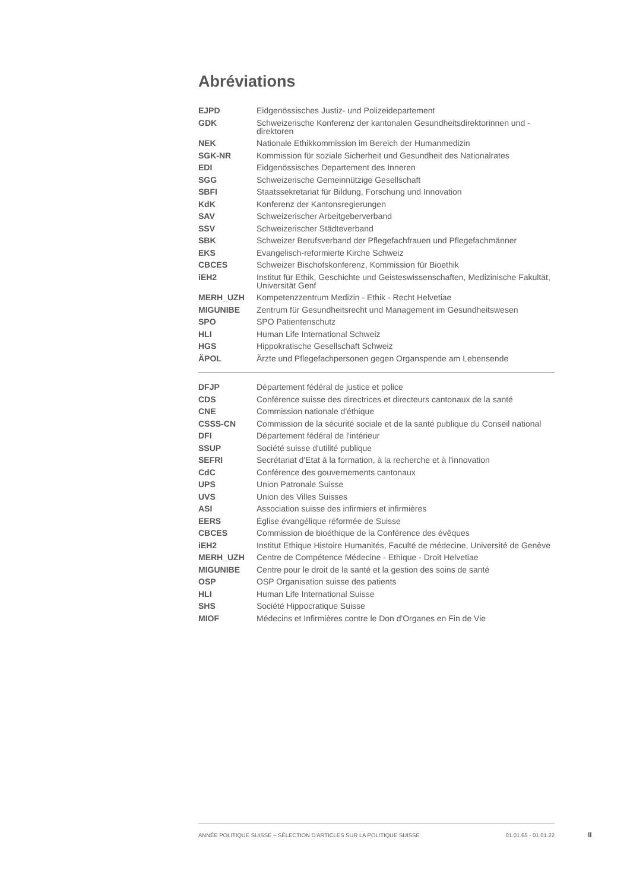Abréviations
| EJPD | Eidgenössisches Justiz- und Polizeidepartement |
| GDK | Schweizerische Konferenz der kantonalen Gesundheitsdirektorinnen und -direktoren |
| NEK | Nationale Ethikkommission im Bereich der Humanmedizin |
| SGK-NR | Kommission für soziale Sicherheit und Gesundheit des Nationalrates |
| EDI | Eidgenössisches Departement des Inneren |
| SGG | Schweizerische Gemeinnützige Gesellschaft |
| SBFI | Staatssekretariat für Bildung, Forschung und Innovation |
| KdK | Konferenz der Kantonsregierungen |
| SAV | Schweizerischer Arbeitgeberverband |
| SSV | Schweizerischer Städteverband |
| SBK | Schweizer Berufsverband der Pflegefachfrauen und Pflegefachmänner |
| EKS | Evangelisch-reformierte Kirche Schweiz |
| CBCES | Schweizer Bischofskonferenz, Kommission für Bioethik |
| iEH2 | Institut für Ethik, Geschichte und Geisteswissenschaften, Medizinische Fakultät, Universität Genf |
| MERH_UZH | Kompetenzzentrum Medizin - Ethik - Recht Helvetiae |
| MIGUNIBE | Zentrum für Gesundheitsrecht und Management im Gesundheitswesen |
| SPO | SPO Patientenschutz |
| HLI | Human Life International Schweiz |
| HGS | Hippokratische Gesellschaft Schweiz |
| ÄPOL | Ärzte und Pflegefachpersonen gegen Organspende am Lebensende |
| DFJP | Département fédéral de justice et police |
| CDS | Conférence suisse des directrices et directeurs cantonaux de la santé |
| CNE | Commission nationale d'éthique |
| CSSS-CN | Commission de la sécurité sociale et de la santé publique du Conseil national |
| DFI | Département fédéral de l'intérieur |
| SSUP | Société suisse d'utilité publique |
| SEFRI | Secrétariat d'Etat à la formation, à la recherche et à l'innovation |
| CdC | Conférence des gouvernements cantonaux |
| UPS | Union Patronale Suisse |
| UVS | Union des Villes Suisses |
| ASI | Association suisse des infirmiers et infirmières |
| EERS | Église évangélique réformée de Suisse |
| CBCES | Commission de bioéthique de la Conférence des évêques |
| iEH2 | Institut Ethique Histoire Humanités, Faculté de médecine, Université de Genève |
| MERH_UZH | Centre de Compétence Médecine - Ethique - Droit Helvetiae |
| MIGUNIBE | Centre pour le droit de la santé et la gestion des soins de santé |
| OSP | OSP Organisation suisse des patients |
| HLI | Human Life International Suisse |
| SHS | Société Hippocratique Suisse |
| MIOF | Médecins et Infirmières contre le Don d'Organes en Fin de Vie |
ANNÉE POLITIQUE SUISSE – SÉLECTION D'ARTICLES SUR LA POLITIQUE SUISSE 01.01.65 - 01.01.22
II